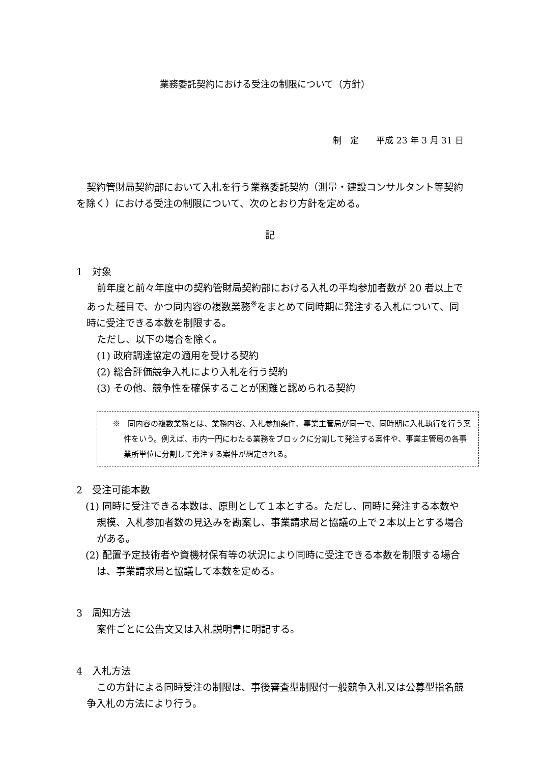業務委託契約における受注の制限について（方針）
制　定　　平成 23 年 3 月 31 日
契約管財局契約部において入札を行う業務委託契約（測量・建設コンサルタント等契約を除く）における受注の制限について、次のとおり方針を定める。
記
1　対象
前年度と前々年度中の契約管財局契約部における入札の平均参加者数が 20 者以上であった種目で、かつ同内容の複数業務<sup>※</sup>をまとめて同時期に発注する入札について、同時に受注できる本数を制限する。
ただし、以下の場合を除く。
(1) 政府調達協定の適用を受ける契約
(2) 総合評価競争入札により入札を行う契約
(3) その他、競争性を確保することが困難と認められる契約
※　同内容の複数業務とは、業務内容、入札参加条件、事業主管局が同一で、同時期に入札執行を行う案件をいう。例えば、市内一円にわたる業務をブロックに分割して発注する案件や、事業主管局の各事業所単位に分割して発注する案件が想定される。
2　受注可能本数
(1) 同時に受注できる本数は、原則として１本とする。ただし、同時に発注する本数や規模、入札参加者数の見込みを勘案し、事業請求局と協議の上で２本以上とする場合がある。
(2) 配置予定技術者や資機材保有等の状況により同時に受注できる本数を制限する場合は、事業請求局と協議して本数を定める。
3　周知方法
案件ごとに公告文又は入札説明書に明記する。
4　入札方法
この方針による同時受注の制限は、事後審査型制限付一般競争入札又は公募型指名競争入札の方法により行う。